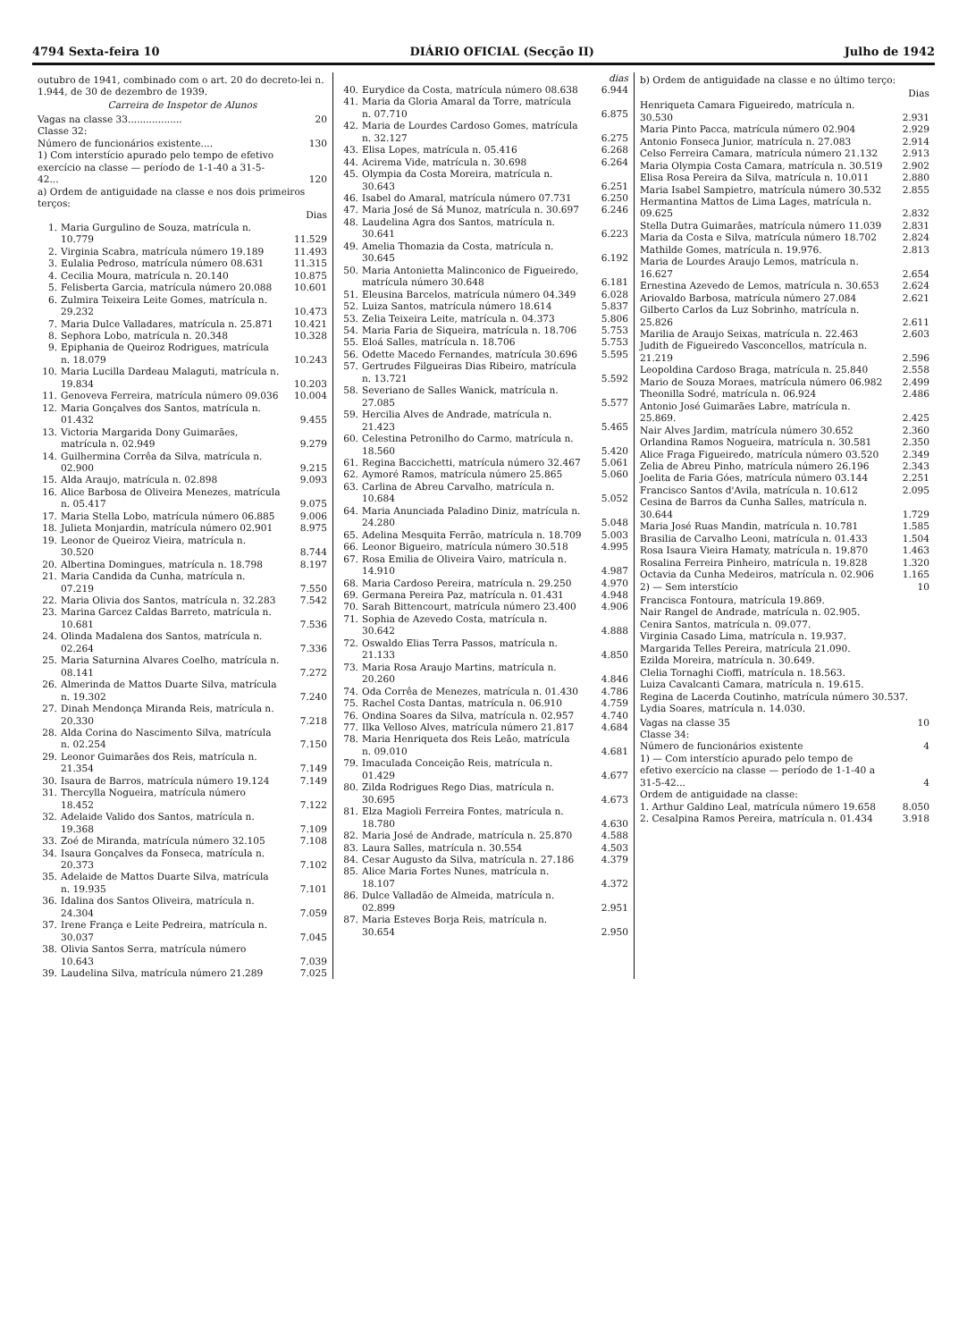4794 Sexta-feira 10 DIÁRIO OFICIAL (Secção II) Julho de 1942
outubro de 1941, combinado com o art. 20 do decreto-lei n. 1.944, de 30 de dezembro de 1939.
Carreira de Inspetor de Alunos
| Vagas na classe 33.................. | | 20 |
| Classe 32: | | |
| Número de funcionários existente.... | | 130 |
| 1) Com interstício apurado pelo tempo de efetivo exercício na classe — período de 1-1-40 a 31-5-42... | | 120 |
| a) Ordem de antiguidade na classe e nos dois primeiros terços: | | |
| | | Dias |
| 1. | Maria Gurgulino de Souza, matrícula n. 10.779 | 11.529 |
| 2. | Virginia Scabra, matrícula número 19.189 | 11.493 |
| 3. | Eulalia Pedroso, matrícula número 08.631 | 11.315 |
| 4. | Cecilia Moura, matrícula n. 20.140 | 10.875 |
| 5. | Felisberta Garcia, matrícula número 20.088 | 10.601 |
| 6. | Zulmira Teixeira Leite Gomes, matrícula n. 29.232 | 10.473 |
| 7. | Maria Dulce Valladares, matrícula n. 25.871 | 10.421 |
| 8. | Sephora Lobo, matrícula n. 20.348 | 10.328 |
| 9. | Epiphania de Queiroz Rodrigues, matrícula n. 18.079 | 10.243 |
| 10. | Maria Lucilla Dardeau Malaguti, matrícula n. 19.834 | 10.203 |
| 11. | Genoveva Ferreira, matrícula número 09.036 | 10.004 |
| 12. | Maria Gonçalves dos Santos, matrícula n. 01.432 | 9.455 |
| 13. | Victoria Margarida Dony Guimarães, matrícula n. 02.949 | 9.279 |
| 14. | Guilhermina Corrêa da Silva, matrícula n. 02.900 | 9.215 |
| 15. | Alda Araujo, matrícula n. 02.898 | 9.093 |
| 16. | Alice Barbosa de Oliveira Menezes, matrícula n. 05.417 | 9.075 |
| 17. | Maria Stella Lobo, matrícula número 06.885 | 9.006 |
| 18. | Julieta Monjardin, matrícula número 02.901 | 8.975 |
| 19. | Leonor de Queiroz Vieira, matrícula n. 30.520 | 8.744 |
| 20. | Albertina Domingues, matrícula n. 18.798 | 8.197 |
| 21. | Maria Candida da Cunha, matrícula n. 07.219 | 7.550 |
| 22. | Maria Olivia dos Santos, matrícula n. 32.283 | 7.542 |
| 23. | Marina Garcez Caldas Barreto, matrícula n. 10.681 | 7.536 |
| 24. | Olinda Madalena dos Santos, matrícula n. 02.264 | 7.336 |
| 25. | Maria Saturnina Alvares Coelho, matrícula n. 08.141 | 7.272 |
| 26. | Almerinda de Mattos Duarte Silva, matrícula n. 19.302 | 7.240 |
| 27. | Dinah Mendonça Miranda Reis, matrícula n. 20.330 | 7.218 |
| 28. | Alda Corina do Nascimento Silva, matrícula n. 02.254 | 7.150 |
| 29. | Leonor Guimarães dos Reis, matrícula n. 21.354 | 7.149 |
| 30. | Isaura de Barros, matrícula número 19.124 | 7.149 |
| 31. | Thercylla Nogueira, matrícula número 18.452 | 7.122 |
| 32. | Adelaide Valido dos Santos, matrícula n. 19.368 | 7.109 |
| 33. | Zoé de Miranda, matrícula número 32.105 | 7.108 |
| 34. | Isaura Gonçalves da Fonseca, matrícula n. 20.373 | 7.102 |
| 35. | Adelaide de Mattos Duarte Silva, matrícula n. 19.935 | 7.101 |
| 36. | Idalina dos Santos Oliveira, matrícula n. 24.304 | 7.059 |
| 37. | Irene França e Leite Pedreira, matrícula n. 30.037 | 7.045 |
| 38. | Olivia Santos Serra, matrícula número 10.643 | 7.039 |
| 39. | Laudelina Silva, matrícula número 21.289 | 7.025 |
| | | dias |
| 40. | Eurydice da Costa, matrícula número 08.638 | 6.944 |
| 41. | Maria da Gloria Amaral da Torre, matrícula n. 07.710 | 6.875 |
| 42. | Maria de Lourdes Cardoso Gomes, matrícula n. 32.127 | 6.275 |
| 43. | Elisa Lopes, matrícula n. 05.416 | 6.268 |
| 44. | Acirema Vide, matrícula n. 30.698 | 6.264 |
| 45. | Olympia da Costa Moreira, matrícula n. 30.643 | 6.251 |
| 46. | Isabel do Amaral, matrícula número 07.731 | 6.250 |
| 47. | Maria José de Sá Munoz, matrícula n. 30.697 | 6.246 |
| 48. | Laudelina Agra dos Santos, matrícula n. 30.641 | 6.223 |
| 49. | Amelia Thomazia da Costa, matrícula n. 30.645 | 6.192 |
| 50. | Maria Antonietta Malinconico de Figueiredo, matrícula número 30.648 | 6.181 |
| 51. | Eleusina Barcelos, matrícula número 04.349 | 6.028 |
| 52. | Luiza Santos, matrícula número 18.614 | 5.837 |
| 53. | Zelia Teixeira Leite, matrícula n. 04.373 | 5.806 |
| 54. | Maria Faria de Siqueira, matrícula n. 18.706 | 5.753 |
| 55. | Eloá Salles, matrícula n. 18.706 | 5.753 |
| 56. | Odette Macedo Fernandes, matrícula 30.696 | 5.595 |
| 57. | Gertrudes Filgueiras Dias Ribeiro, matrícula n. 13.721 | 5.592 |
| 58. | Severiano de Salles Wanick, matrícula n. 27.085 | 5.577 |
| 59. | Hercilia Alves de Andrade, matrícula n. 21.423 | 5.465 |
| 60. | Celestina Petronilho do Carmo, matrícula n. 18.560 | 5.420 |
| 61. | Regina Baccichetti, matrícula número 32.467 | 5.061 |
| 62. | Aymoré Ramos, matrícula número 25.865 | 5.060 |
| 63. | Carlina de Abreu Carvalho, matrícula n. 10.684 | 5.052 |
| 64. | Maria Anunciada Paladino Diniz, matrícula n. 24.280 | 5.048 |
| 65. | Adelina Mesquita Ferrão, matrícula n. 18.709 | 5.003 |
| 66. | Leonor Bigueiro, matrícula número 30.518 | 4.995 |
| 67. | Rosa Emilia de Oliveira Vairo, matrícula n. 14.910 | 4.987 |
| 68. | Maria Cardoso Pereira, matrícula n. 29.250 | 4.970 |
| 69. | Germana Pereira Paz, matrícula n. 01.431 | 4.948 |
| 70. | Sarah Bittencourt, matrícula número 23.400 | 4.906 |
| 71. | Sophia de Azevedo Costa, matrícula n. 30.642 | 4.888 |
| 72. | Oswaldo Elias Terra Passos, matrícula n. 21.133 | 4.850 |
| 73. | Maria Rosa Araujo Martins, matrícula n. 20.260 | 4.846 |
| 74. | Oda Corrêa de Menezes, matrícula n. 01.430 | 4.786 |
| 75. | Rachel Costa Dantas, matrícula n. 06.910 | 4.759 |
| 76. | Ondina Soares da Silva, matrícula n. 02.957 | 4.740 |
| 77. | Ilka Velloso Alves, matrícula número 21.817 | 4.684 |
| 78. | Maria Henriqueta dos Reis Leão, matrícula n. 09.010 | 4.681 |
| 79. | Imaculada Conceição Reis, matrícula n. 01.429 | 4.677 |
| 80. | Zilda Rodrigues Rego Dias, matrícula n. 30.695 | 4.673 |
| 81. | Elza Magioli Ferreira Fontes, matrícula n. 18.780 | 4.630 |
| 82. | Maria José de Andrade, matrícula n. 25.870 | 4.588 |
| 83. | Laura Salles, matrícula n. 30.554 | 4.503 |
| 84. | Cesar Augusto da Silva, matrícula n. 27.186 | 4.379 |
| 85. | Alice Maria Fortes Nunes, matrícula n. 18.107 | 4.372 |
| 86. | Dulce Valladão de Almeida, matrícula n. 02.899 | 2.951 |
| 87. | Maria Esteves Borja Reis, matrícula n. 30.654 | 2.950 |
b) Ordem de antiguidade na classe e no último terço:
| | Dias |
| Henriqueta Camara Figueiredo, matrícula n. 30.530 | 2.931 |
| Maria Pinto Pacca, matrícula número 02.904 | 2.929 |
| Antonio Fonseca Junior, matrícula n. 27.083 | 2.914 |
| Celso Ferreira Camara, matrícula número 21.132 | 2.913 |
| Maria Olympia Costa Camara, matrícula n. 30.519 | 2.902 |
| Elisa Rosa Pereira da Silva, matrícula n. 10.011 | 2.880 |
| Maria Isabel Sampietro, matrícula número 30.532 | 2.855 |
| Hermantina Mattos de Lima Lages, matrícula n. 09.625 | 2.832 |
| Stella Dutra Guimarães, matrícula número 11.039 | 2.831 |
| Maria da Costa e Silva, matrícula número 18.702 | 2.824 |
| Mathilde Gomes, matrícula n. 19.976. | 2.813 |
| Maria de Lourdes Araujo Lemos, matrícula n. 16.627 | 2.654 |
| Ernestina Azevedo de Lemos, matrícula n. 30.653 | 2.624 |
| Ariovaldo Barbosa, matrícula número 27.084 | 2.621 |
| Gilberto Carlos da Luz Sobrinho, matrícula n. 25.826 | 2.611 |
| Marilia de Araujo Seixas, matrícula n. 22.463 | 2.603 |
| Judith de Figueiredo Vasconcellos, matrícula n. 21.219 | 2.596 |
| Leopoldina Cardoso Braga, matrícula n. 25.840 | 2.558 |
| Mario de Souza Moraes, matrícula número 06.982 | 2.499 |
| Theonilla Sodré, matrícula n. 06.924 | 2.486 |
| Antonio José Guimarães Labre, matrícula n. 25.869. | 2.425 |
| Nair Alves Jardim, matrícula número 30.652 | 2.360 |
| Orlandina Ramos Nogueira, matrícula n. 30.581 | 2.350 |
| Alice Fraga Figueiredo, matrícula número 03.520 | 2.349 |
| Zelia de Abreu Pinho, matrícula número 26.196 | 2.343 |
| Joelita de Faria Góes, matrícula número 03.144 | 2.251 |
| Francisco Santos d'Avila, matrícula n. 10.612 | 2.095 |
| Cesina de Barros da Cunha Salles, matrícula n. 30.644 | 1.729 |
| Maria José Ruas Mandin, matrícula n. 10.781 | 1.585 |
| Brasilia de Carvalho Leoni, matrícula n. 01.433 | 1.504 |
| Rosa Isaura Vieira Hamaty, matrícula n. 19.870 | 1.463 |
| Rosalina Ferreira Pinheiro, matrícula n. 19.828 | 1.320 |
| Octavia da Cunha Medeiros, matrícula n. 02.906 | 1.165 |
| 2) — Sem interstício | 10 |
Francisca Fontoura, matrícula 19.869.
Nair Rangel de Andrade, matrícula n. 02.905.
Cenira Santos, matrícula n. 09.077.
Virginia Casado Lima, matrícula n. 19.937.
Margarida Telles Pereira, matrícula 21.090.
Ezilda Moreira, matrícula n. 30.649.
Clelia Tornaghi Cioffi, matrícula n. 18.563.
Luiza Cavalcanti Camara, matrícula n. 19.615.
Regina de Lacerda Coutinho, matrícula número 30.537.
Lydia Soares, matrícula n. 14.030.
| Vagas na classe 35 | 10 |
| Classe 34: | |
| Número de funcionários existente | 4 |
| 1) — Com interstício apurado pelo tempo de efetivo exercício na classe — período de 1-1-40 a 31-5-42... | 4 |
| Ordem de antiguidade na classe: | |
| 1. Arthur Galdino Leal, matrícula número 19.658 | 8.050 |
| 2. Cesalpina Ramos Pereira, matrícula n. 01.434 | 3.918 |